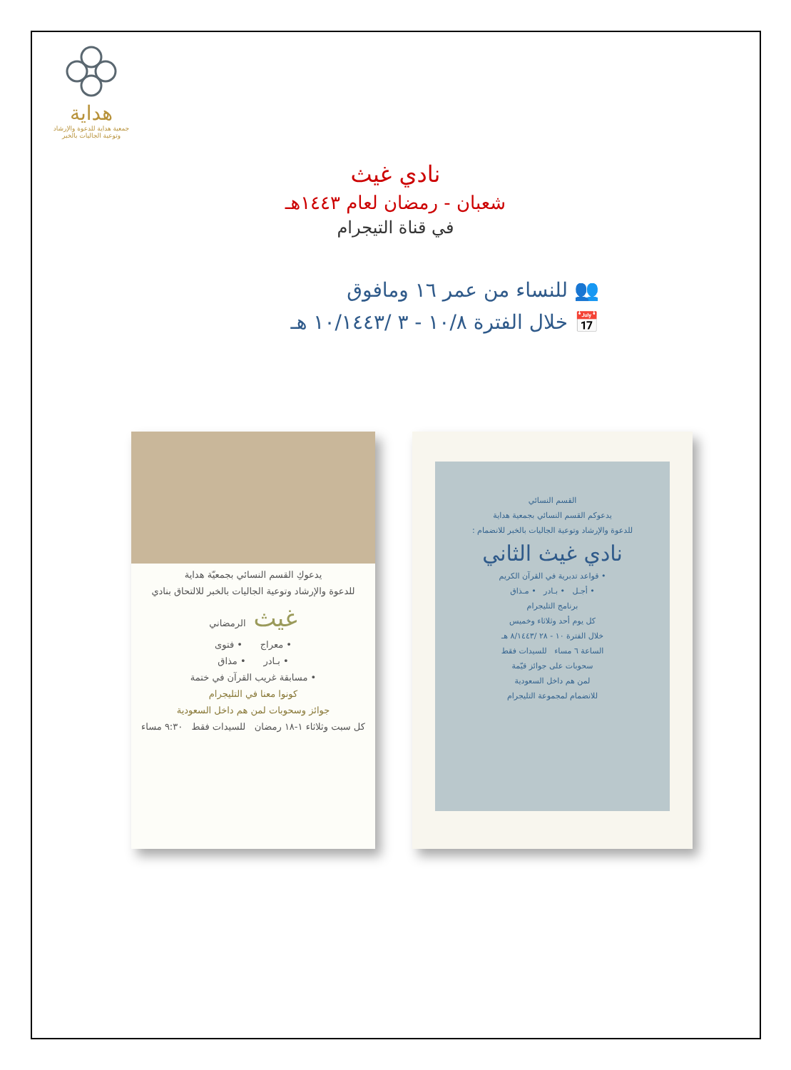هداية
جمعية هداية للدعوة والإرشاد وتوعية الجاليات بالخبر
نادي غيث
شعبان - رمضان لعام ١٤٤٣هـ
في قناة التيجرام
👥 للنساء من عمر ١٦ ومافوق
📅 خلال الفترة ١٠/٨ - ٣ /١٠/١٤٤٣ هـ
يدعوكِ القسم النسائي بجمعيّة هداية
للدعوة والإرشاد وتوعية الجاليات بالخبر للالتحاق بنادي
غيث الرمضاني
• معراج • فتوى
• بـادر • مذاق
• مسابقة غريب القرآن في ختمة
كونوا معنا في التليجرام
جوائز وسحوبات لمن هم داخل السعودية
كل سبت وثلاثاء ١-١٨ رمضان للسيدات فقط ٩:٣٠ مساء
القسم النسائي
يدعوكم القسم النسائي بجمعية هداية
للدعوة والإرشاد وتوعية الجاليات بالخبر للانضمام :
نادي غيث الثاني
• قواعد تدبرية في القرآن الكريم
• أجـل • بـادر • مـذاق
برنامج التليجرام
كل يوم أحد وثلاثاء وخميس
خلال الفترة ١٠ - ٢٨ /٨/١٤٤٣ هـ
الساعة ٦ مساء للسيدات فقط
سحوبات على جوائز قيّمة
لمن هم داخل السعودية
للانضمام لمجموعة التليجرام